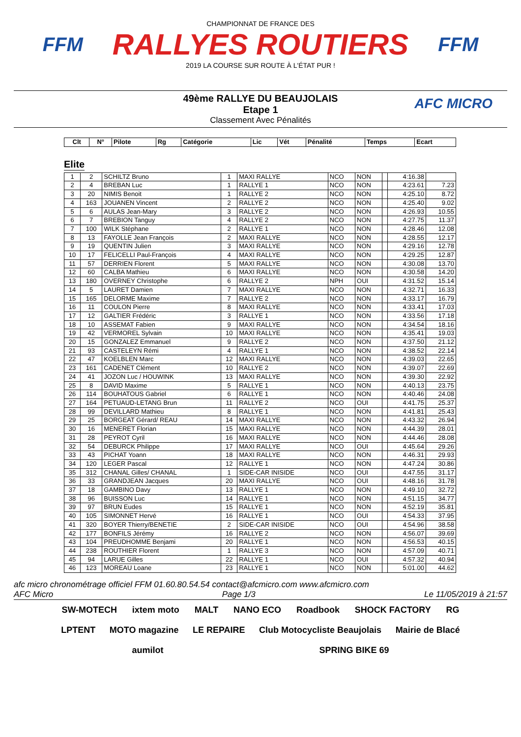FFM
CHAMPIONNAT DE FRANCE DES
RALLYES ROUTIERS
2019 LA COURSE SUR ROUTE À L'ÉTAT PUR !
FFM
49ème RALLYE DU BEAUJOLAIS
Etape 1
Classement Avec Pénalités
AFC MICRO
| Clt | N° | Pilote | Rg | Catégorie | Lic | Vét | Pénalité | Temps | Ecart |
| --- | --- | --- | --- | --- | --- | --- | --- | --- | --- |
Elite
| 1 | 2 | SCHILTZ Bruno | 1 | MAXI RALLYE | NCO | NON | | 4:16.38 | |
| 2 | 4 | BREBAN Luc | 1 | RALLYE 1 | NCO | NON | | 4:23.61 | 7.23 |
| 3 | 20 | NIMIS Benoit | 1 | RALLYE 2 | NCO | NON | | 4:25.10 | 8.72 |
| 4 | 163 | JOUANEN Vincent | 2 | RALLYE 2 | NCO | NON | | 4:25.40 | 9.02 |
| 5 | 6 | AULAS Jean-Mary | 3 | RALLYE 2 | NCO | NON | | 4:26.93 | 10.55 |
| 6 | 7 | BREBION Tanguy | 4 | RALLYE 2 | NCO | NON | | 4:27.75 | 11.37 |
| 7 | 100 | WILK Stéphane | 2 | RALLYE 1 | NCO | NON | | 4:28.46 | 12.08 |
| 8 | 13 | FAYOLLE Jean François | 2 | MAXI RALLYE | NCO | NON | | 4:28.55 | 12.17 |
| 9 | 19 | QUENTIN Julien | 3 | MAXI RALLYE | NCO | NON | | 4:29.16 | 12.78 |
| 10 | 17 | FELICELLI Paul-François | 4 | MAXI RALLYE | NCO | NON | | 4:29.25 | 12.87 |
| 11 | 57 | DERRIEN Florent | 5 | MAXI RALLYE | NCO | NON | | 4:30.08 | 13.70 |
| 12 | 60 | CALBA Mathieu | 6 | MAXI RALLYE | NCO | NON | | 4:30.58 | 14.20 |
| 13 | 180 | OVERNEY Christophe | 6 | RALLYE 2 | NPH | OUI | | 4:31.52 | 15.14 |
| 14 | 5 | LAURET Damien | 7 | MAXI RALLYE | NCO | NON | | 4:32.71 | 16.33 |
| 15 | 165 | DELORME Maxime | 7 | RALLYE 2 | NCO | NON | | 4:33.17 | 16.79 |
| 16 | 11 | COULON Pierre | 8 | MAXI RALLYE | NCO | NON | | 4:33.41 | 17.03 |
| 17 | 12 | GALTIER Frédéric | 3 | RALLYE 1 | NCO | NON | | 4:33.56 | 17.18 |
| 18 | 10 | ASSEMAT Fabien | 9 | MAXI RALLYE | NCO | NON | | 4:34.54 | 18.16 |
| 19 | 42 | VERMOREL Sylvain | 10 | MAXI RALLYE | NCO | NON | | 4:35.41 | 19.03 |
| 20 | 15 | GONZALEZ Emmanuel | 9 | RALLYE 2 | NCO | NON | | 4:37.50 | 21.12 |
| 21 | 93 | CASTELEYN Rémi | 4 | RALLYE 1 | NCO | NON | | 4:38.52 | 22.14 |
| 22 | 47 | KOELBLEN Marc | 12 | MAXI RALLYE | NCO | NON | | 4:39.03 | 22.65 |
| 23 | 161 | CADENET Clément | 10 | RALLYE 2 | NCO | NON | | 4:39.07 | 22.69 |
| 24 | 41 | JOZON Luc / HOUWINK | 13 | MAXI RALLYE | NCO | NON | | 4:39.30 | 22.92 |
| 25 | 8 | DAVID Maxime | 5 | RALLYE 1 | NCO | NON | | 4:40.13 | 23.75 |
| 26 | 114 | BOUHATOUS Gabriel | 6 | RALLYE 1 | NCO | NON | | 4:40.46 | 24.08 |
| 27 | 164 | PETUAUD-LETANG Brun | 11 | RALLYE 2 | NCO | OUI | | 4:41.75 | 25.37 |
| 28 | 99 | DEVILLARD Mathieu | 8 | RALLYE 1 | NCO | NON | | 4:41.81 | 25.43 |
| 29 | 25 | BORGEAT Gérard/ REAU | 14 | MAXI RALLYE | NCO | NON | | 4:43.32 | 26.94 |
| 30 | 16 | MENERET Florian | 15 | MAXI RALLYE | NCO | NON | | 4:44.39 | 28.01 |
| 31 | 28 | PEYROT Cyril | 16 | MAXI RALLYE | NCO | NON | | 4:44.46 | 28.08 |
| 32 | 54 | DEBURCK Philippe | 17 | MAXI RALLYE | NCO | OUI | | 4:45.64 | 29.26 |
| 33 | 43 | PICHAT Yoann | 18 | MAXI RALLYE | NCO | NON | | 4:46.31 | 29.93 |
| 34 | 120 | LEGER Pascal | 12 | RALLYE 1 | NCO | NON | | 4:47.24 | 30.86 |
| 35 | 312 | CHANAL Gilles/ CHANAL | 1 | SIDE-CAR INISIDE | NCO | OUI | | 4:47.55 | 31.17 |
| 36 | 33 | GRANDJEAN Jacques | 20 | MAXI RALLYE | NCO | OUI | | 4:48.16 | 31.78 |
| 37 | 18 | GAMBINO Davy | 13 | RALLYE 1 | NCO | NON | | 4:49.10 | 32.72 |
| 38 | 96 | BUISSON Luc | 14 | RALLYE 1 | NCO | NON | | 4:51.15 | 34.77 |
| 39 | 97 | BRUN Eudes | 15 | RALLYE 1 | NCO | NON | | 4:52.19 | 35.81 |
| 40 | 105 | SIMONNET Hervé | 16 | RALLYE 1 | NCO | OUI | | 4:54.33 | 37.95 |
| 41 | 320 | BOYER Thierry/BENETIE | 2 | SIDE-CAR INISIDE | NCO | OUI | | 4:54.96 | 38.58 |
| 42 | 177 | BONFILS Jérémy | 16 | RALLYE 2 | NCO | NON | | 4:56.07 | 39.69 |
| 43 | 104 | PREUDHOMME Benjami | 20 | RALLYE 1 | NCO | NON | | 4:56.53 | 40.15 |
| 44 | 238 | ROUTHIER Florent | 1 | RALLYE 3 | NCO | NON | | 4:57.09 | 40.71 |
| 45 | 94 | LARUE Gilles | 22 | RALLYE 1 | NCO | OUI | | 4:57.32 | 40.94 |
| 46 | 123 | MOREAU Loane | 23 | RALLYE 1 | NCO | NON | | 5:01.00 | 44.62 |
afc micro chronométrage officiel FFM 01.60.80.54.54 contact@afcmicro.com www.afcmicro.com
AFC Micro Page 1/3 Le 11/05/2019 à 21:57
SW-MOTECH ixtem moto MALT NANO ECO Roadbook SHOCK FACTORY RG LPTENT MOTO magazine LE REPAIRE Club Motocycliste Beaujolais Mairie de Blacé aumilot SPRING BIKE 69